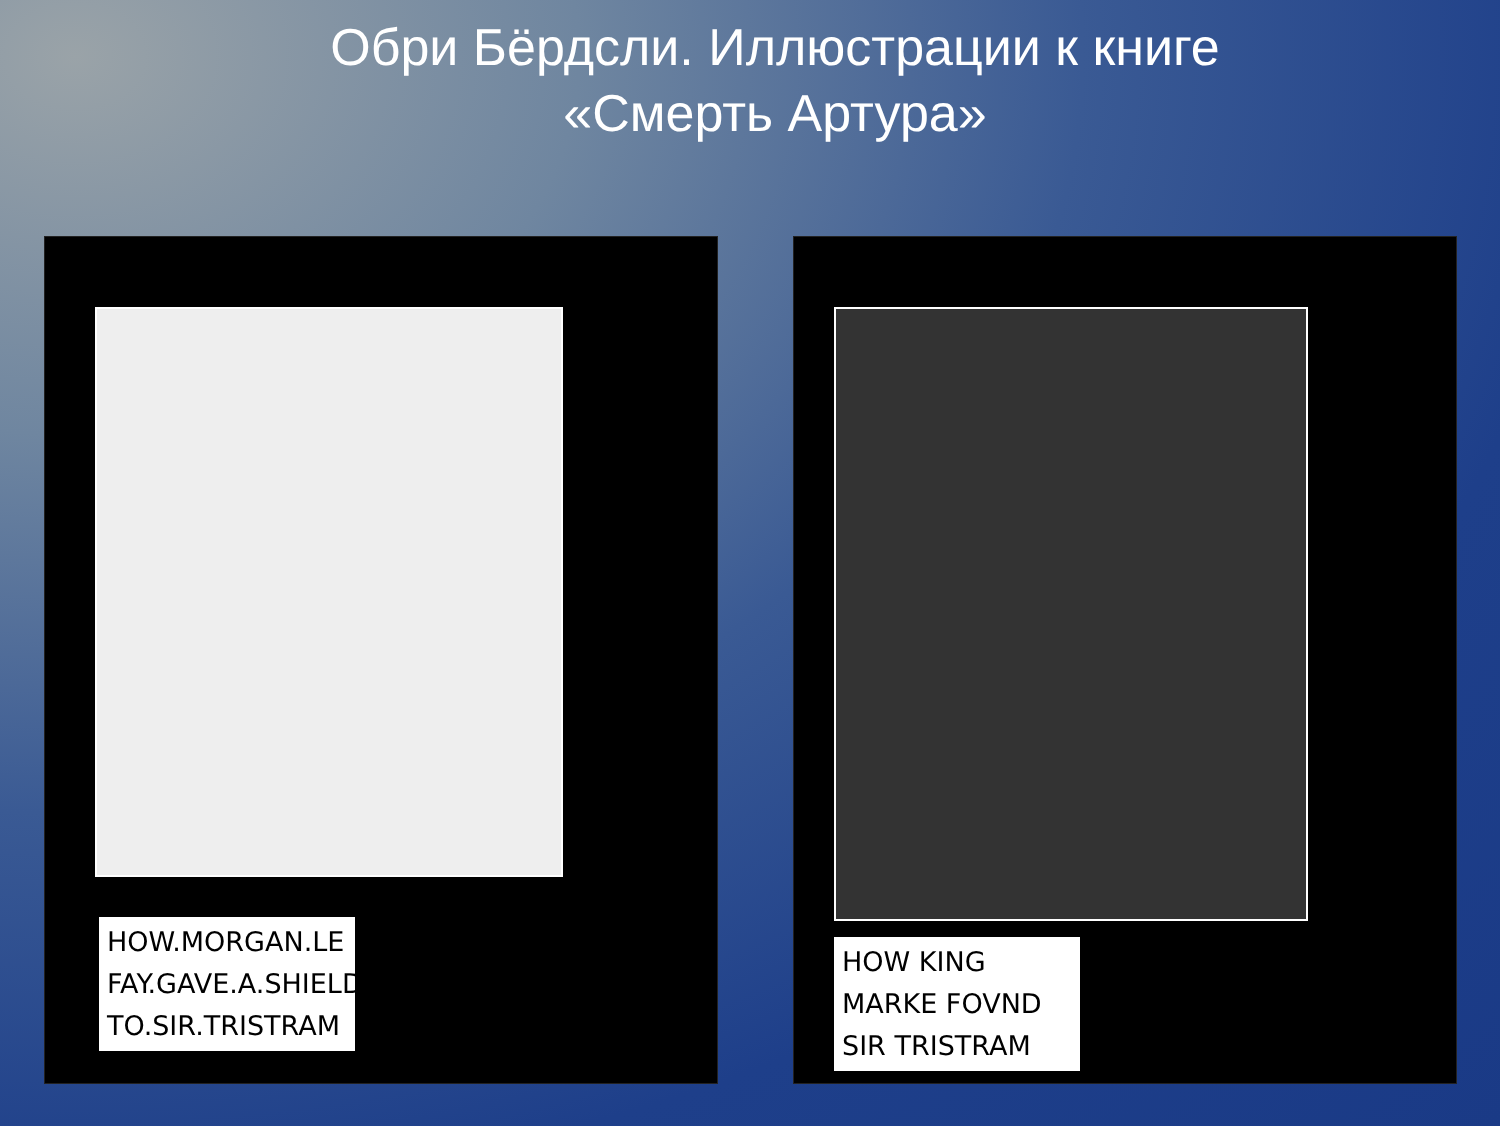Обри Бёрдсли. Иллюстрации к книге
«Смерть Артура»
HOW.MORGAN.LE FAY.GAVE.A.SHIELD TO.SIR.TRISTRAM HOW KING MARKE FOVND SIR TRISTRAM